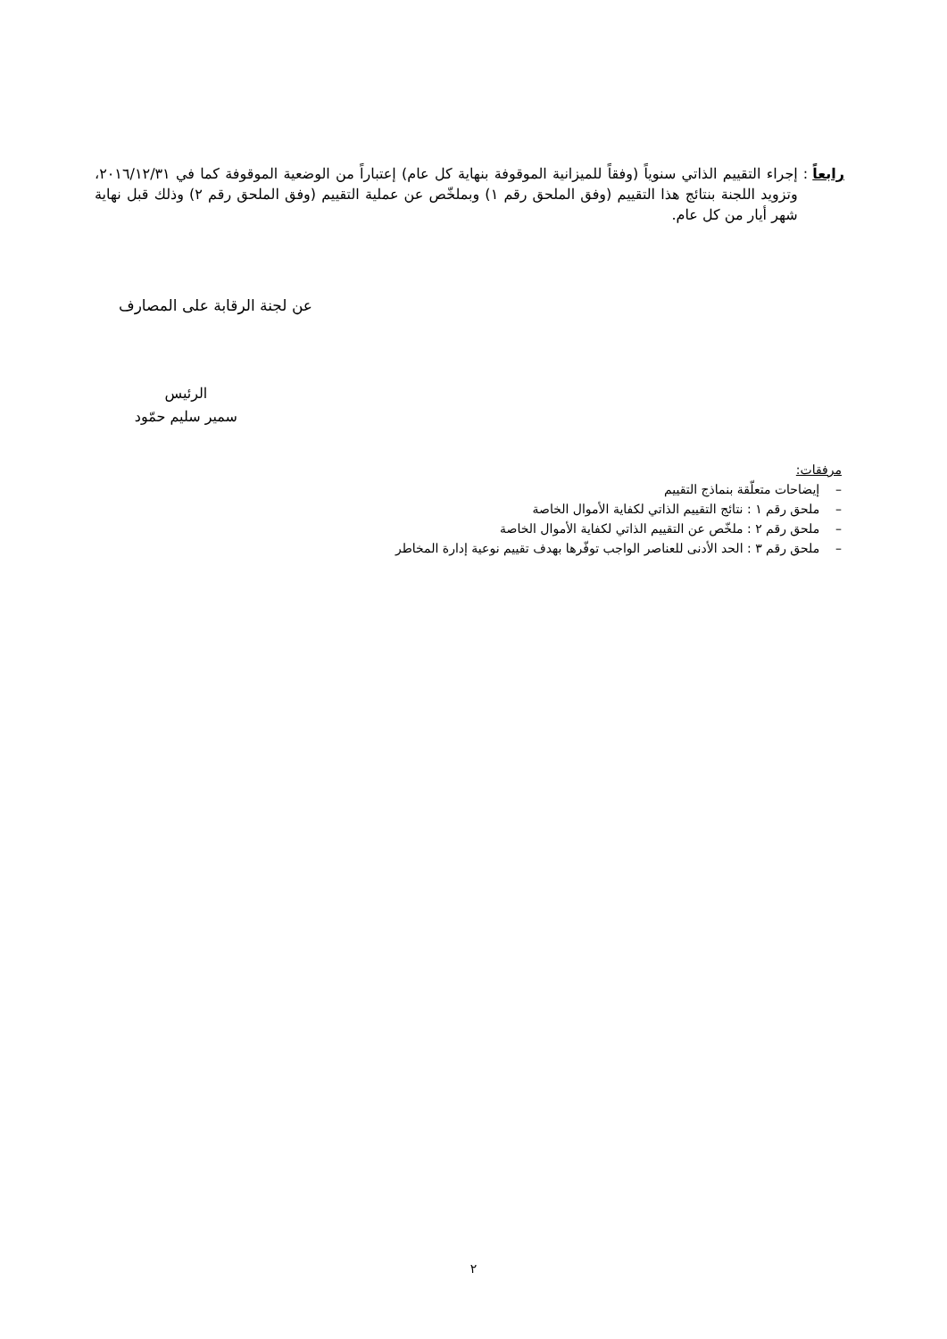رابعاً : إجراء التقييم الذاتي سنوياً (وفقاً للميزانية الموقوفة بنهاية كل عام) إعتباراً من الوضعية الموقوفة كما في ٢٠١٦/١٢/٣١، وتزويد اللجنة بنتائج هذا التقييم (وفق الملحق رقم ١) وبملخّص عن عملية التقييم (وفق الملحق رقم ٢) وذلك قبل نهاية شهر أيار من كل عام.
عن لجنة الرقابة على المصارف
الرئيس
سمير سليم حمّود
مرفقات:
– إيضاحات متعلّقة بنماذج التقييم
– ملحق رقم ١ : نتائج التقييم الذاتي لكفاية الأموال الخاصة
– ملحق رقم ٢ : ملخّص عن التقييم الذاتي لكفاية الأموال الخاصة
– ملحق رقم ٣ : الحد الأدنى للعناصر الواجب توفّرها بهدف تقييم نوعية إدارة المخاطر
٢